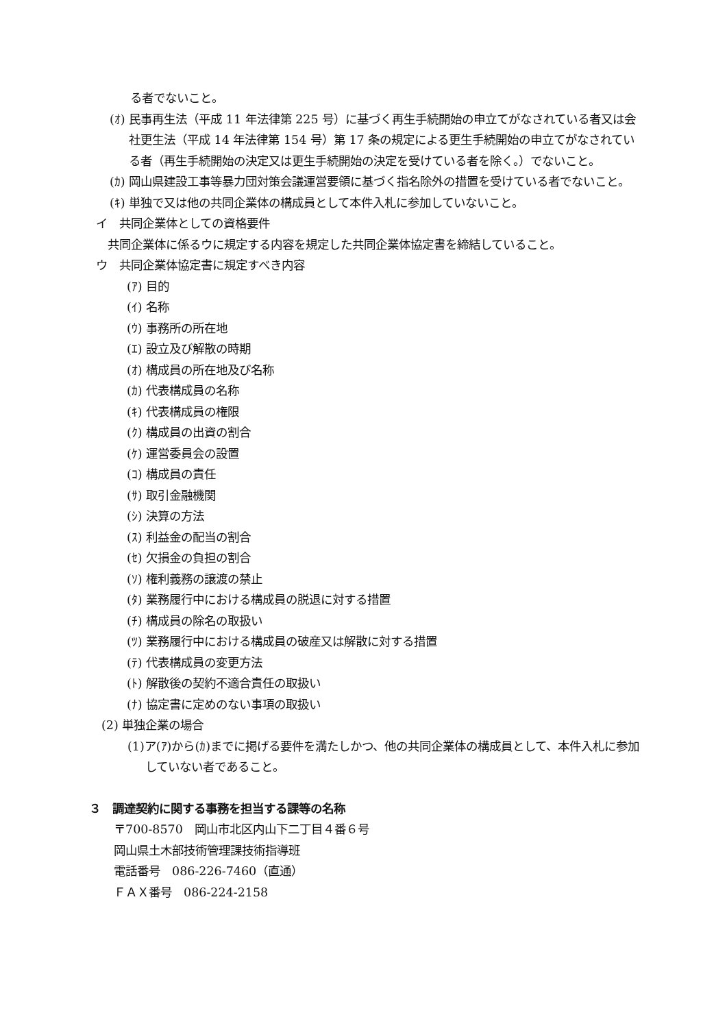る者でないこと。
(ｵ) 民事再生法（平成 11 年法律第 225 号）に基づく再生手続開始の申立てがなされている者又は会社更生法（平成 14 年法律第 154 号）第 17 条の規定による更生手続開始の申立てがなされている者（再生手続開始の決定又は更生手続開始の決定を受けている者を除く。）でないこと。
(ｶ) 岡山県建設工事等暴力団対策会議運営要領に基づく指名除外の措置を受けている者でないこと。
(ｷ) 単独で又は他の共同企業体の構成員として本件入札に参加していないこと。
イ　共同企業体としての資格要件
　共同企業体に係るウに規定する内容を規定した共同企業体協定書を締結していること。
ウ　共同企業体協定書に規定すべき内容
(ｱ) 目的
(ｲ) 名称
(ｳ) 事務所の所在地
(ｴ) 設立及び解散の時期
(ｵ) 構成員の所在地及び名称
(ｶ) 代表構成員の名称
(ｷ) 代表構成員の権限
(ｸ) 構成員の出資の割合
(ｹ) 運営委員会の設置
(ｺ) 構成員の責任
(ｻ) 取引金融機関
(ｼ) 決算の方法
(ｽ) 利益金の配当の割合
(ｾ) 欠損金の負担の割合
(ｿ) 権利義務の譲渡の禁止
(ﾀ) 業務履行中における構成員の脱退に対する措置
(ﾁ) 構成員の除名の取扱い
(ﾂ) 業務履行中における構成員の破産又は解散に対する措置
(ﾃ) 代表構成員の変更方法
(ﾄ) 解散後の契約不適合責任の取扱い
(ﾅ) 協定書に定めのない事項の取扱い
(2) 単独企業の場合
(1)ア(ｱ)から(ｶ)までに掲げる要件を満たしかつ、他の共同企業体の構成員として、本件入札に参加していない者であること。
３　調達契約に関する事務を担当する課等の名称
〒700-8570　岡山市北区内山下二丁目４番６号
岡山県土木部技術管理課技術指導班
電話番号　086-226-7460（直通）
ＦＡＸ番号　086-224-2158